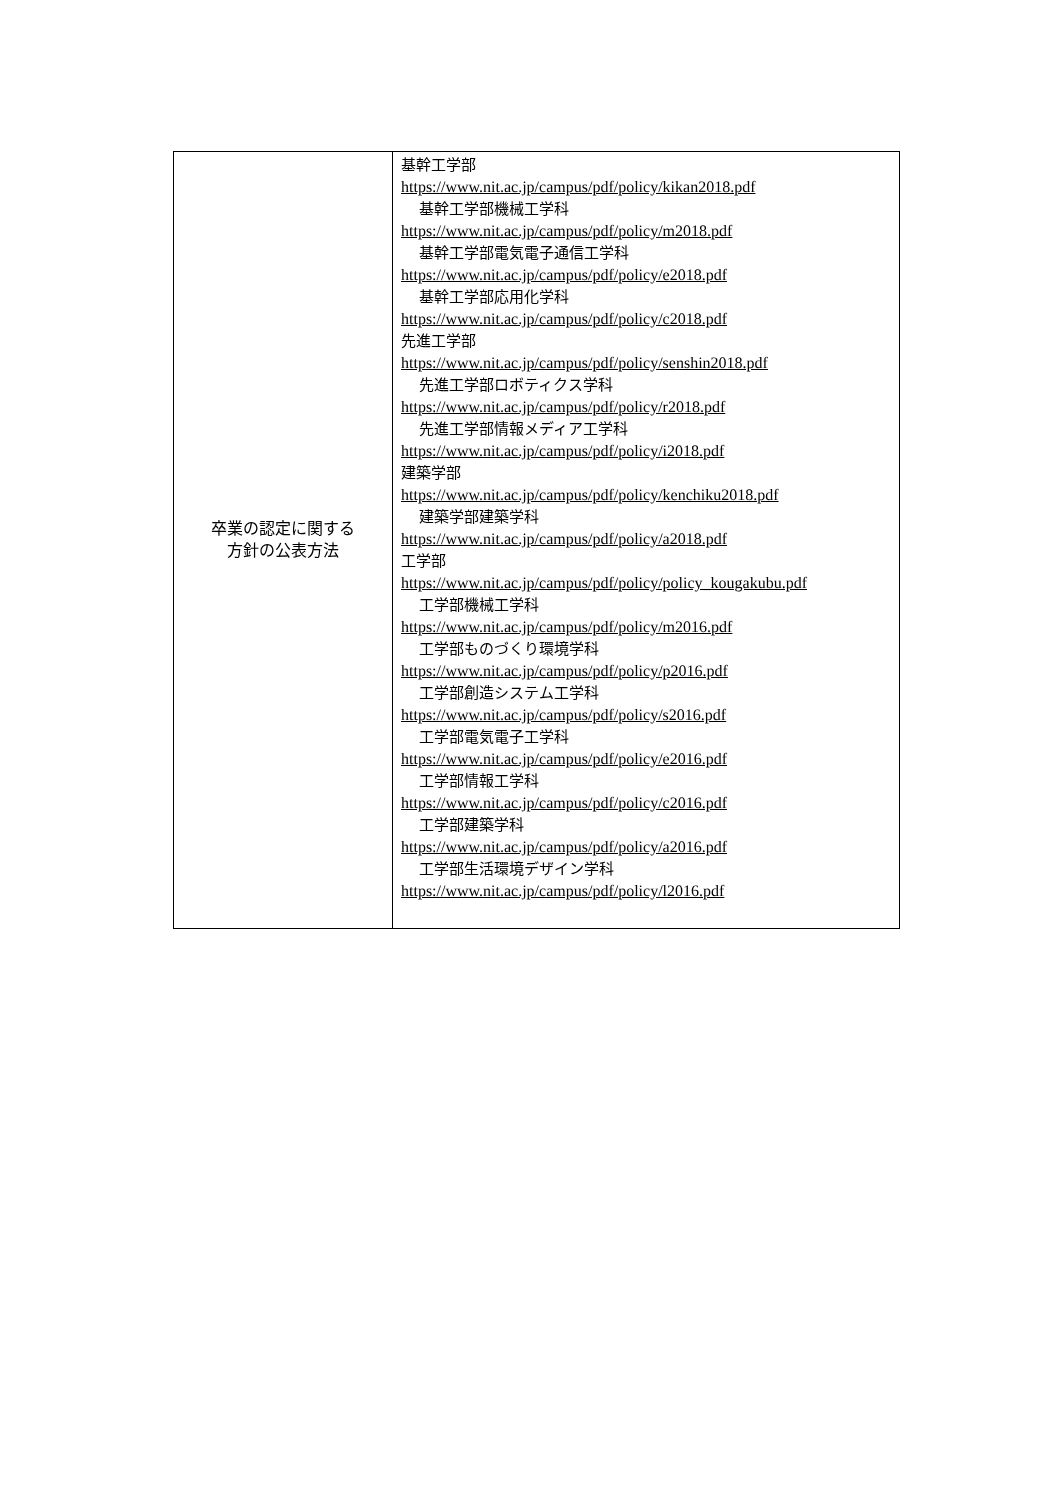| 卒業の認定に関する 方針の公表方法 | 基幹工学部 https://www.nit.ac.jp/campus/pdf/policy/kikan2018.pdf 基幹工学部機械工学科 https://www.nit.ac.jp/campus/pdf/policy/m2018.pdf 基幹工学部電気電子通信工学科 https://www.nit.ac.jp/campus/pdf/policy/e2018.pdf 基幹工学部応用化学科 https://www.nit.ac.jp/campus/pdf/policy/c2018.pdf 先進工学部 https://www.nit.ac.jp/campus/pdf/policy/senshin2018.pdf 先進工学部ロボティクス学科 https://www.nit.ac.jp/campus/pdf/policy/r2018.pdf 先進工学部情報メディア工学科 https://www.nit.ac.jp/campus/pdf/policy/i2018.pdf 建築学部 https://www.nit.ac.jp/campus/pdf/policy/kenchiku2018.pdf 建築学部建築学科 https://www.nit.ac.jp/campus/pdf/policy/a2018.pdf 工学部 https://www.nit.ac.jp/campus/pdf/policy/policy_kougakubu.pdf 工学部機械工学科 https://www.nit.ac.jp/campus/pdf/policy/m2016.pdf 工学部ものづくり環境学科 https://www.nit.ac.jp/campus/pdf/policy/p2016.pdf 工学部創造システム工学科 https://www.nit.ac.jp/campus/pdf/policy/s2016.pdf 工学部電気電子工学科 https://www.nit.ac.jp/campus/pdf/policy/e2016.pdf 工学部情報工学科 https://www.nit.ac.jp/campus/pdf/policy/c2016.pdf 工学部建築学科 https://www.nit.ac.jp/campus/pdf/policy/a2016.pdf 工学部生活環境デザイン学科 https://www.nit.ac.jp/campus/pdf/policy/l2016.pdf |